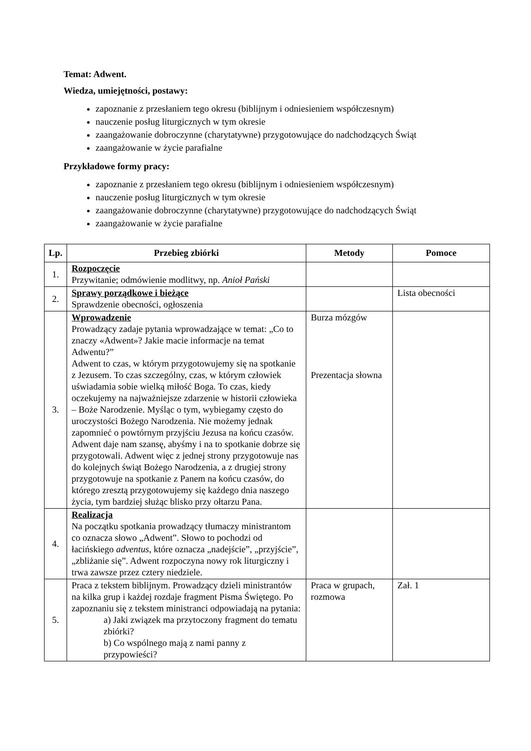Temat: Adwent.
Wiedza, umiejętności, postawy:
zapoznanie z przesłaniem tego okresu (biblijnym i odniesieniem współczesnym)
nauczenie posług liturgicznych w tym okresie
zaangażowanie dobroczynne (charytatywne) przygotowujące do nadchodzących Świąt
zaangażowanie w życie parafialne
Przykładowe formy pracy:
zapoznanie z przesłaniem tego okresu (biblijnym i odniesieniem współczesnym)
nauczenie posług liturgicznych w tym okresie
zaangażowanie dobroczynne (charytatywne) przygotowujące do nadchodzących Świąt
zaangażowanie w życie parafialne
| Lp. | Przebieg zbiórki | Metody | Pomoce |
| --- | --- | --- | --- |
| 1. | Rozpoczęcie Przywitanie; odmówienie modlitwy, np. Anioł Pański | | |
| 2. | Sprawy porządkowe i bieżące Sprawdzenie obecności, ogłoszenia | | Lista obecności |
| 3. | Wprowadzenie Prowadzący zadaje pytania wprowadzające w temat: „Co to znaczy «Adwent»? Jakie macie informacje na temat Adwentu?” Adwent to czas, w którym przygotowujemy się na spotkanie z Jezusem. To czas szczególny, czas, w którym człowiek uświadamia sobie wielką miłość Boga. To czas, kiedy oczekujemy na najważniejsze zdarzenie w historii człowieka – Boże Narodzenie. Myśląc o tym, wybiegamy często do uroczystości Bożego Narodzenia. Nie możemy jednak zapomnieć o powtórnym przyjściu Jezusa na końcu czasów. Adwent daje nam szansę, abyśmy i na to spotkanie dobrze się przygotowali. Adwent więc z jednej strony przygotowuje nas do kolejnych świąt Bożego Narodzenia, a z drugiej strony przygotowuje na spotkanie z Panem na końcu czasów, do którego zresztą przygotowujemy się każdego dnia naszego życia, tym bardziej służąc blisko przy ołtarzu Pana. | Burza mózgów Prezentacja słowna | |
| 4. | Realizacja Na początku spotkania prowadzący tłumaczy ministrantom co oznacza słowo „Adwent”. Słowo to pochodzi od łacińskiego adventus , które oznacza „nadejście”, „przyjście”, „zbliżanie się”. Adwent rozpoczyna nowy rok liturgiczny i trwa zawsze przez cztery niedziele. | | |
| 5. | Praca z tekstem biblijnym. Prowadzący dzieli ministrantów na kilka grup i każdej rozdaje fragment Pisma Świętego. Po zapoznaniu się z tekstem ministranci odpowiadają na pytania: a) Jaki związek ma przytoczony fragment do tematu zbiórki? b) Co wspólnego mają z nami panny z przypowieści? | Praca w grupach, rozmowa | Zał. 1 |